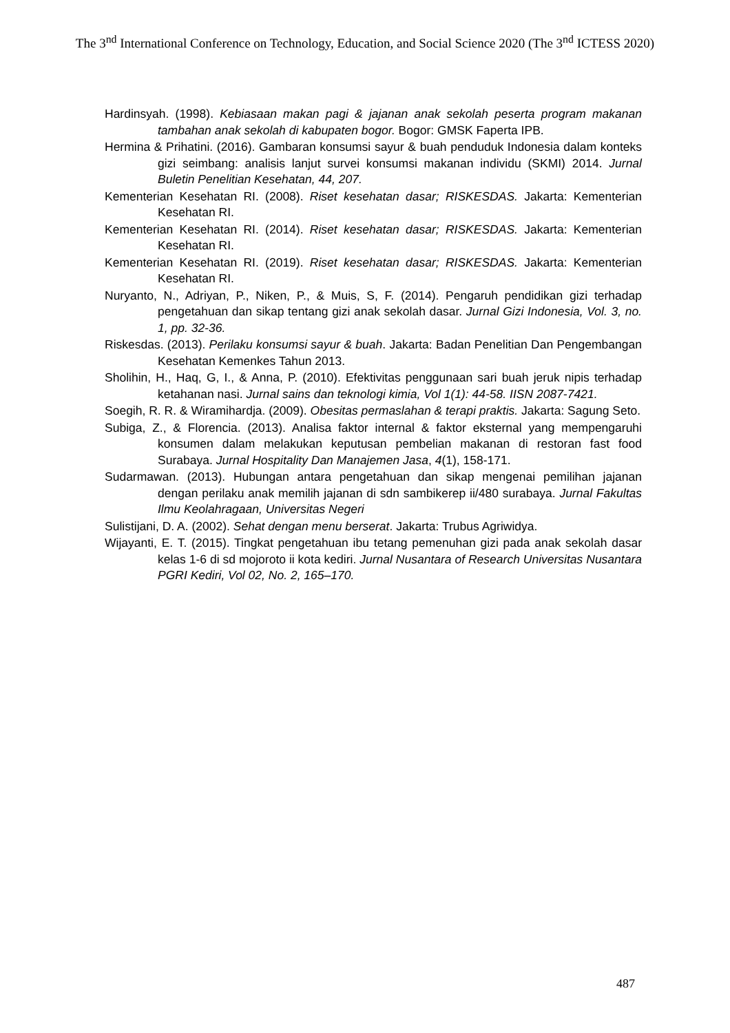The 3<sup>nd</sup> International Conference on Technology, Education, and Social Science 2020 (The 3<sup>nd</sup> ICTESS 2020)
Hardinsyah. (1998). Kebiasaan makan pagi & jajanan anak sekolah peserta program makanan tambahan anak sekolah di kabupaten bogor. Bogor: GMSK Faperta IPB.
Hermina & Prihatini. (2016). Gambaran konsumsi sayur & buah penduduk Indonesia dalam konteks gizi seimbang: analisis lanjut survei konsumsi makanan individu (SKMI) 2014. Jurnal Buletin Penelitian Kesehatan, 44, 207.
Kementerian Kesehatan RI. (2008). Riset kesehatan dasar; RISKESDAS. Jakarta: Kementerian Kesehatan RI.
Kementerian Kesehatan RI. (2014). Riset kesehatan dasar; RISKESDAS. Jakarta: Kementerian Kesehatan RI.
Kementerian Kesehatan RI. (2019). Riset kesehatan dasar; RISKESDAS. Jakarta: Kementerian Kesehatan RI.
Nuryanto, N., Adriyan, P., Niken, P., & Muis, S, F. (2014). Pengaruh pendidikan gizi terhadap pengetahuan dan sikap tentang gizi anak sekolah dasar. Jurnal Gizi Indonesia, Vol. 3, no. 1, pp. 32-36.
Riskesdas. (2013). Perilaku konsumsi sayur & buah. Jakarta: Badan Penelitian Dan Pengembangan Kesehatan Kemenkes Tahun 2013.
Sholihin, H., Haq, G, I., & Anna, P. (2010). Efektivitas penggunaan sari buah jeruk nipis terhadap ketahanan nasi. Jurnal sains dan teknologi kimia, Vol 1(1): 44-58. IISN 2087-7421.
Soegih, R. R. & Wiramihardja. (2009). Obesitas permaslahan & terapi praktis. Jakarta: Sagung Seto.
Subiga, Z., & Florencia. (2013). Analisa faktor internal & faktor eksternal yang mempengaruhi konsumen dalam melakukan keputusan pembelian makanan di restoran fast food Surabaya. Jurnal Hospitality Dan Manajemen Jasa, 4(1), 158-171.
Sudarmawan. (2013). Hubungan antara pengetahuan dan sikap mengenai pemilihan jajanan dengan perilaku anak memilih jajanan di sdn sambikerep ii/480 surabaya. Jurnal Fakultas Ilmu Keolahragaan, Universitas Negeri
Sulistijani, D. A. (2002). Sehat dengan menu berserat. Jakarta: Trubus Agriwidya.
Wijayanti, E. T. (2015). Tingkat pengetahuan ibu tetang pemenuhan gizi pada anak sekolah dasar kelas 1-6 di sd mojoroto ii kota kediri. Jurnal Nusantara of Research Universitas Nusantara PGRI Kediri, Vol 02, No. 2, 165–170.
487